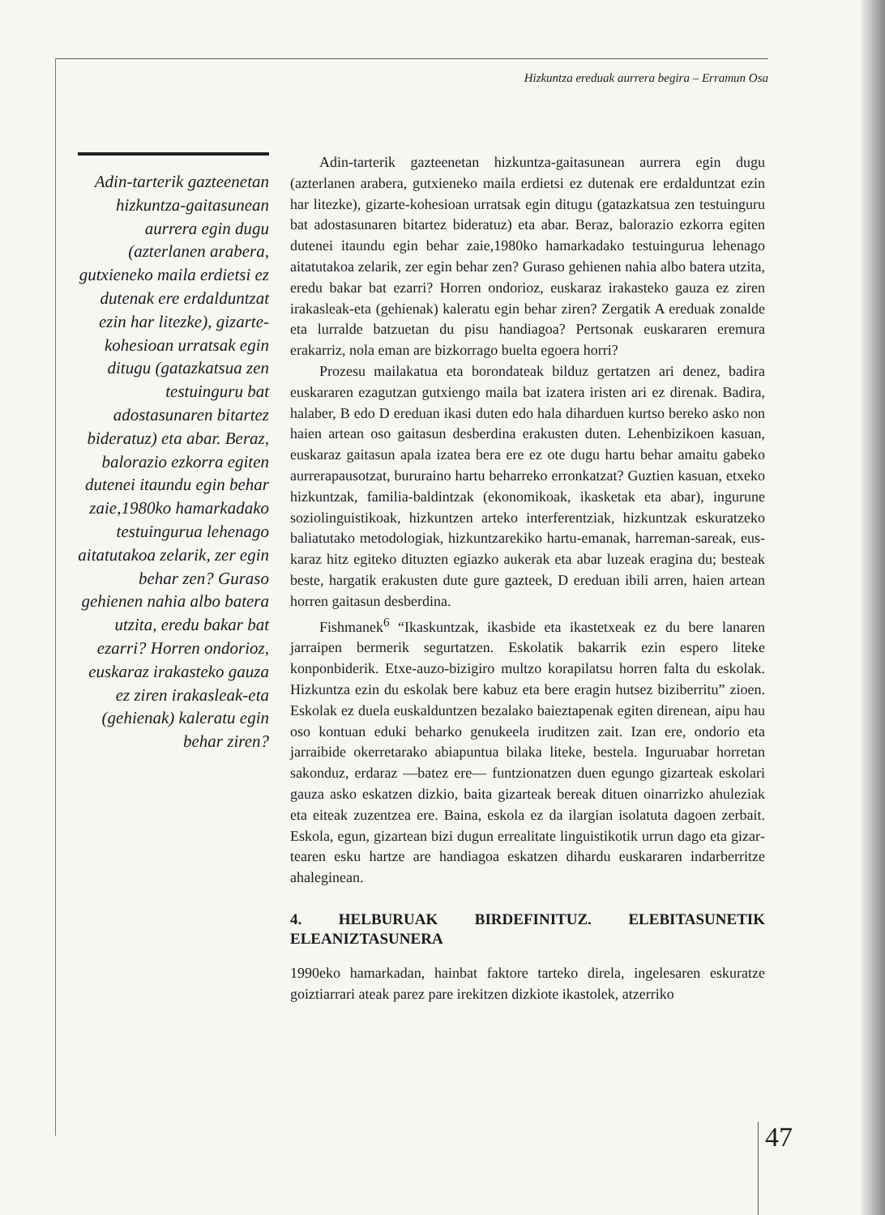Hizkuntza ereduak aurrera begira – Erramun Osa
Adin-tarterik gazteenetan hizkuntza-gaitasunean aurrera egin dugu (azterlanen arabera, gutxieneko maila erdietsi ez dutenak ere erdalduntzat ezin har litezke), gizarte-kohesioan urratsak egin ditugu (gatazkatsua zen testuinguru bat adostasunaren bitartez bideratuz) eta abar. Beraz, balorazio ezkorra egiten dutenei itaundu egin behar zaie,1980ko hamarkadako testuingurua lehenago aitatutakoa zelarik, zer egin behar zen? Guraso gehienen nahia albo batera utzita, eredu bakar bat ezarri? Horren ondorioz, euskaraz irakasteko gauza ez ziren irakasleak-eta (gehienak) kaleratu egin behar ziren?
Adin-tarterik gazteenetan hizkuntza-gaitasunean aurrera egin dugu (azterlanen arabera, gutxieneko maila erdietsi ez dutenak ere erdalduntzat ezin har litezke), gizarte-kohesioan urratsak egin ditugu (gatazkatsua zen testuinguru bat adostasunaren bitartez bideratuz) eta abar. Beraz, balorazio ezkorra egiten dutenei itaundu egin behar zaie,1980ko hamarkadako testuingurua lehenago aitatutakoa zelarik, zer egin behar zen? Guraso gehienen nahia albo batera utzita, eredu bakar bat ezarri? Horren ondorioz, euskaraz irakasteko gauza ez ziren irakasleak-eta (gehienak) kaleratu egin behar ziren? Zergatik A ereduak zonalde eta lurralde batzuetan du pisu handiagoa? Pertsonak euskararen eremura erakarriz, nola eman are bizkorrago buelta egoera horri?
Prozesu mailakatua eta borondateak bilduz gertatzen ari denez, badira euskararen ezagutzan gutxiengo maila bat izatera iristen ari ez direnak. Badira, halaber, B edo D ereduan ikasi duten edo hala dihardu­en kurtso bereko asko non haien artean oso gaitasun desberdina erakus­ten duten. Lehenbizikoen kasuan, euskaraz gaitasun apala izatea bera ere ez ote dugu hartu behar amaitu gabeko aurrerapausotzat, bururaino har­tu beharreko erronkatzat? Guztien kasuan, etxeko hizkuntzak, familia-baldintzak (ekonomikoak, ikasketak eta abar), ingurune soziolinguistiko­ak, hizkuntzen arteko interferentziak, hizkuntzak eskuratzeko baliatuta­ko metodologiak, hizkuntzarekiko hartu-emanak, harreman-sareak, eus­karaz hitz egiteko dituzten egiazko aukerak eta abar luzeak eragina du; besteak beste, hargatik erakusten dute gure gazteek, D ereduan ibili arren, haien artean horren gaitasun desberdina.
Fishmanek<sup>6</sup> “Ikaskuntzak, ikasbide eta ikastetxeak ez du bere lana­ren jarraipen bermerik segurtatzen. Eskolatik bakarrik ezin espero liteke konponbiderik. Etxe-auzo-bizigiro multzo korapilatsu horren falta du eskolak. Hizkuntza ezin du eskolak bere kabuz eta bere eragin hutsez biziberritu” zioen. Eskolak ez duela euskalduntzen bezalako baieztape­nak egiten direnean, aipu hau oso kontuan eduki beharko genukeela iru­ditzen zait. Izan ere, ondorio eta jarraibide okerretarako abiapuntua bila­ka liteke, bestela. Inguruabar horretan sakonduz, erdaraz —batez ere— funtzionatzen duen egungo gizarteak eskolari gauza asko eskatzen diz­kio, baita gizarteak bereak dituen oinarrizko ahuleziak eta eiteak zuzen­tzea ere. Baina, eskola ez da ilargian isolatuta dagoen zerbait. Eskola, egun, gizartean bizi dugun errealitate linguistikotik urrun dago eta gizar­tearen esku hartze are handiagoa eskatzen dihardu euskararen indarbe­rritze ahaleginean.
4. HELBURUAK BIRDEFINITUZ. ELEBITASUNETIK ELEANIZTASUNERA
1990eko hamarkadan, hainbat faktore tarteko direla, ingelesaren eskura­tze goiztiarrari ateak parez pare irekitzen dizkiote ikastolek, atzerriko
47